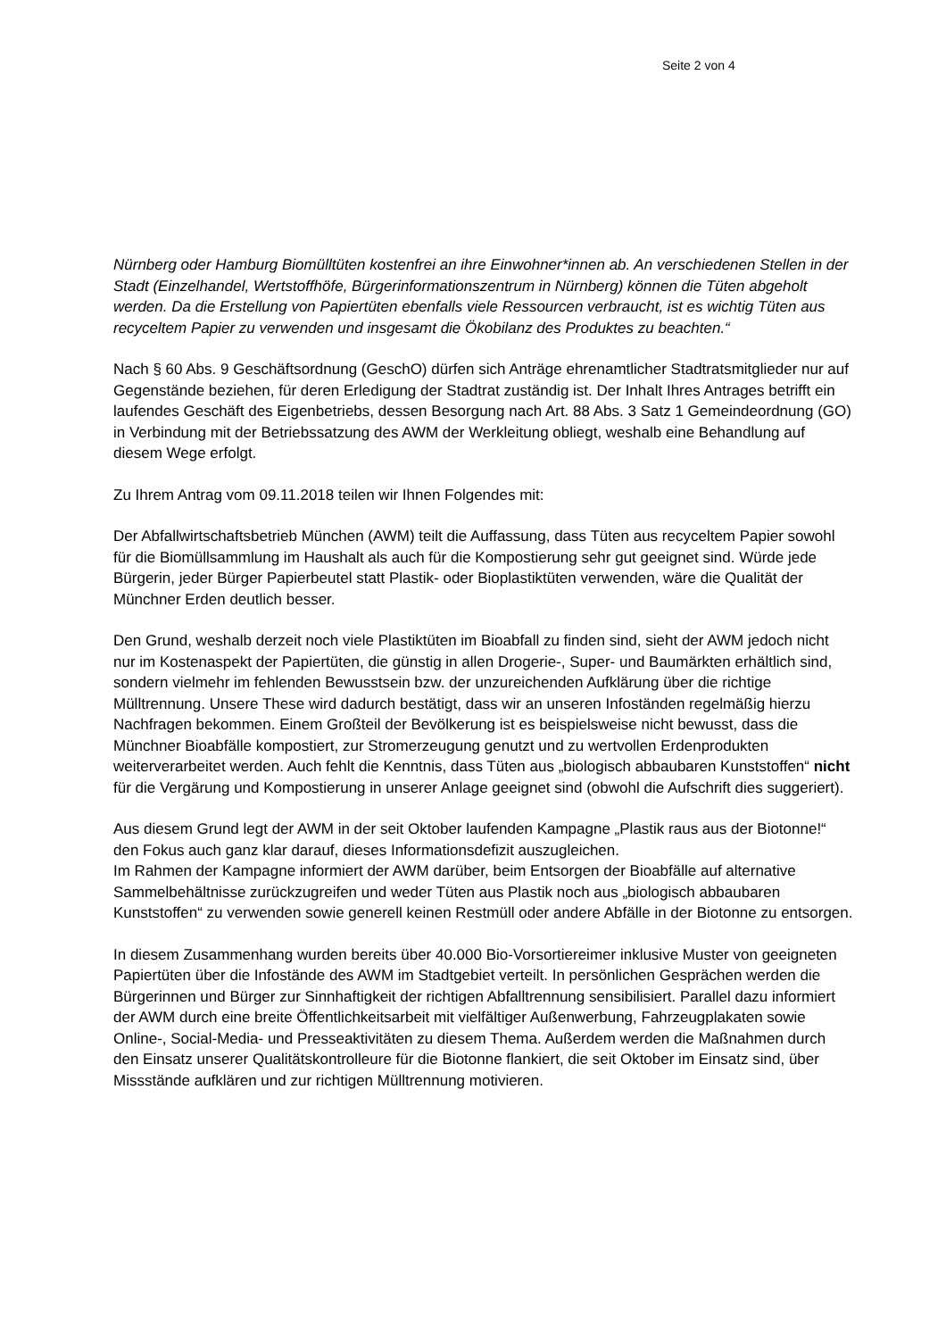Seite 2 von 4
Nürnberg oder Hamburg Biomülltüten kostenfrei an ihre Einwohner*innen ab. An verschiedenen Stellen in der Stadt (Einzelhandel, Wertstoffhöfe, Bürgerinformationszentrum in Nürnberg) können die Tüten abgeholt werden. Da die Erstellung von Papiertüten ebenfalls viele Ressourcen verbraucht, ist es wichtig Tüten aus recyceltem Papier zu verwenden und insgesamt die Ökobilanz des Produktes zu beachten.“
Nach § 60 Abs. 9 Geschäftsordnung (GeschO) dürfen sich Anträge ehrenamtlicher Stadtratsmitglieder nur auf Gegenstände beziehen, für deren Erledigung der Stadtrat zuständig ist. Der Inhalt Ihres Antrages betrifft ein laufendes Geschäft des Eigenbetriebs, dessen Besorgung nach Art. 88 Abs. 3 Satz 1 Gemeindeordnung (GO) in Verbindung mit der Betriebssatzung des AWM der Werkleitung obliegt, weshalb eine Behandlung auf diesem Wege erfolgt.
Zu Ihrem Antrag vom 09.11.2018 teilen wir Ihnen Folgendes mit:
Der Abfallwirtschaftsbetrieb München (AWM) teilt die Auffassung, dass Tüten aus recyceltem Papier sowohl für die Biomüllsammlung im Haushalt als auch für die Kompostierung sehr gut geeignet sind. Würde jede Bürgerin, jeder Bürger Papierbeutel statt Plastik- oder Bioplastiktüten verwenden, wäre die Qualität der Münchner Erden deutlich besser.
Den Grund, weshalb derzeit noch viele Plastiktüten im Bioabfall zu finden sind, sieht der AWM jedoch nicht nur im Kostenaspekt der Papiertüten, die günstig in allen Drogerie-, Super- und Baumärkten erhältlich sind, sondern vielmehr im fehlenden Bewusstsein bzw. der unzureichenden Aufklärung über die richtige Mülltrennung. Unsere These wird dadurch bestätigt, dass wir an unseren Infoständen regelmäßig hierzu Nachfragen bekommen. Einem Großteil der Bevölkerung ist es beispielsweise nicht bewusst, dass die Münchner Bioabfälle kompostiert, zur Stromerzeugung genutzt und zu wertvollen Erdenprodukten weiterverarbeitet werden. Auch fehlt die Kenntnis, dass Tüten aus „biologisch abbaubaren Kunststoffen“ nicht für die Vergärung und Kompostierung in unserer Anlage geeignet sind (obwohl die Aufschrift dies suggeriert).
Aus diesem Grund legt der AWM in der seit Oktober laufenden Kampagne „Plastik raus aus der Biotonne!“ den Fokus auch ganz klar darauf, dieses Informationsdefizit auszugleichen.
Im Rahmen der Kampagne informiert der AWM darüber, beim Entsorgen der Bioabfälle auf alternative Sammelbehältnisse zurückzugreifen und weder Tüten aus Plastik noch aus „biologisch abbaubaren Kunststoffen“ zu verwenden sowie generell keinen Restmüll oder andere Abfälle in der Biotonne zu entsorgen.
In diesem Zusammenhang wurden bereits über 40.000 Bio-Vorsortiereimer inklusive Muster von geeigneten Papiertüten über die Infostände des AWM im Stadtgebiet verteilt. In persönlichen Gesprächen werden die Bürgerinnen und Bürger zur Sinnhaftigkeit der richtigen Abfalltrennung sensibilisiert. Parallel dazu informiert der AWM durch eine breite Öffentlichkeitsarbeit mit vielfältiger Außenwerbung, Fahrzeugplakaten sowie Online-, Social-Media- und Presseaktivitäten zu diesem Thema. Außerdem werden die Maßnahmen durch den Einsatz unserer Qualitätskontrolleure für die Biotonne flankiert, die seit Oktober im Einsatz sind, über Missstände aufklären und zur richtigen Mülltrennung motivieren.